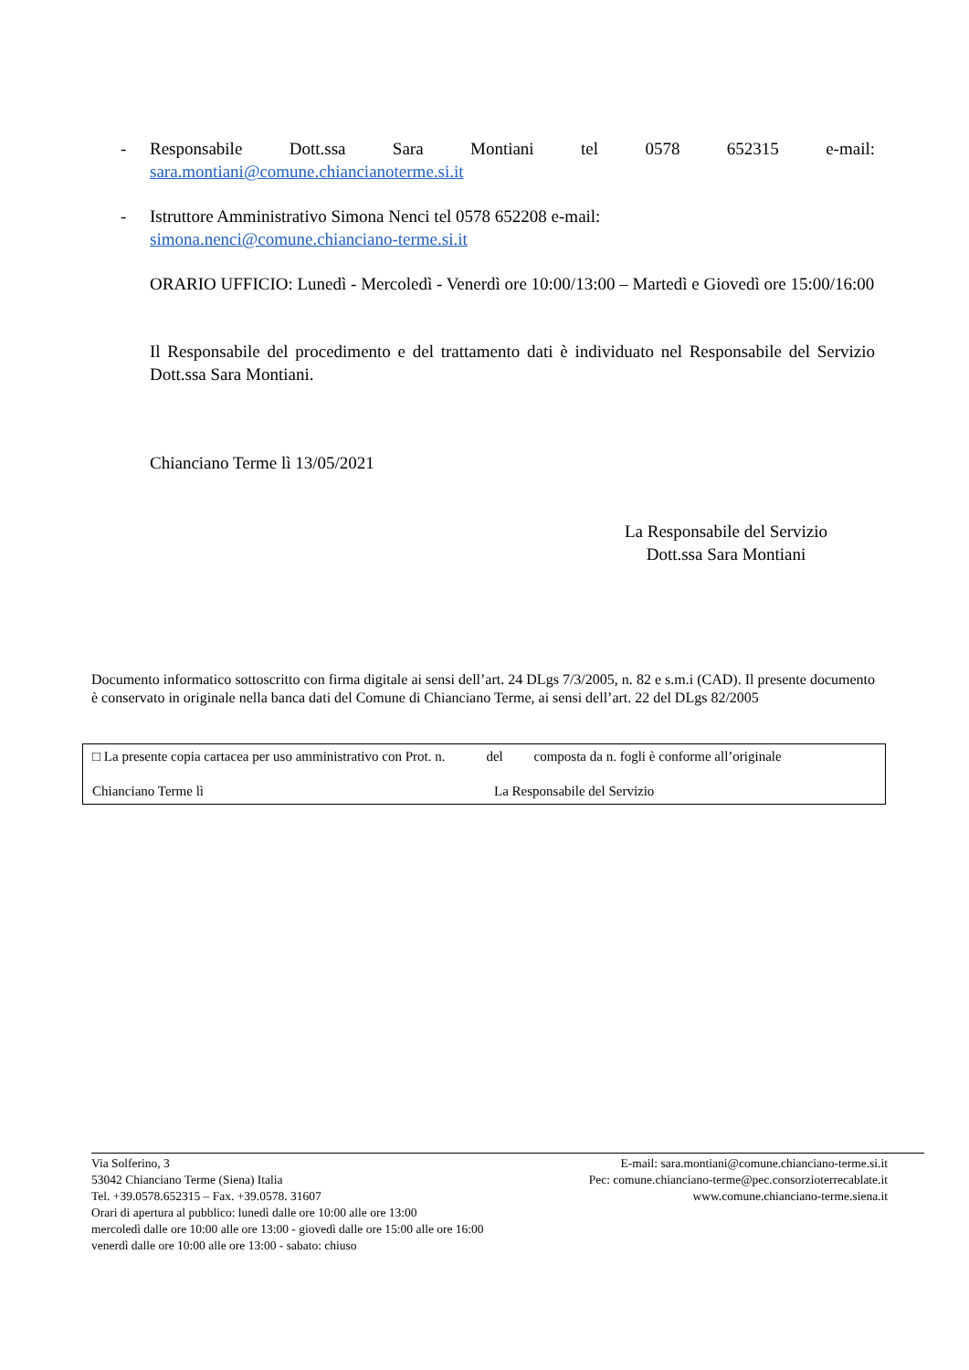- Responsabile Dott.ssa Sara Montiani tel 0578 652315 e-mail:
sara.montiani@comune.chiancianoterme.si.it
- Istruttore Amministrativo Simona Nenci tel 0578 652208 e-mail:
simona.nenci@comune.chianciano-terme.si.it
ORARIO UFFICIO: Lunedì - Mercoledì - Venerdì ore 10:00/13:00 – Martedì e Giovedì ore 15:00/16:00
Il Responsabile del procedimento e del trattamento dati è individuato nel Responsabile del Servizio Dott.ssa Sara Montiani.
Chianciano Terme lì 13/05/2021
La Responsabile del Servizio
Dott.ssa Sara Montiani
Documento informatico sottoscritto con firma digitale ai sensi dell’art. 24 DLgs 7/3/2005, n. 82 e s.m.i (CAD). Il presente documento è conservato in originale nella banca dati del Comune di Chianciano Terme, ai sensi dell’art. 22 del DLgs 82/2005
□ La presente copia cartacea per uso amministrativo con Prot. n. del composta da n. fogli è conforme all’originale
Chianciano Terme lì La Responsabile del Servizio
Via Solferino, 3
53042 Chianciano Terme (Siena) Italia
Tel. +39.0578.652315 – Fax. +39.0578. 31607
Orari di apertura al pubblico: lunedì dalle ore 10:00 alle ore 13:00
mercoledì dalle ore 10:00 alle ore 13:00 - giovedì dalle ore 15:00 alle ore 16:00
venerdì dalle ore 10:00 alle ore 13:00 - sabato: chiuso
E-mail: sara.montiani@comune.chianciano-terme.si.it
Pec: comune.chianciano-terme@pec.consorzioterrecablate.it
www.comune.chianciano-terme.siena.it